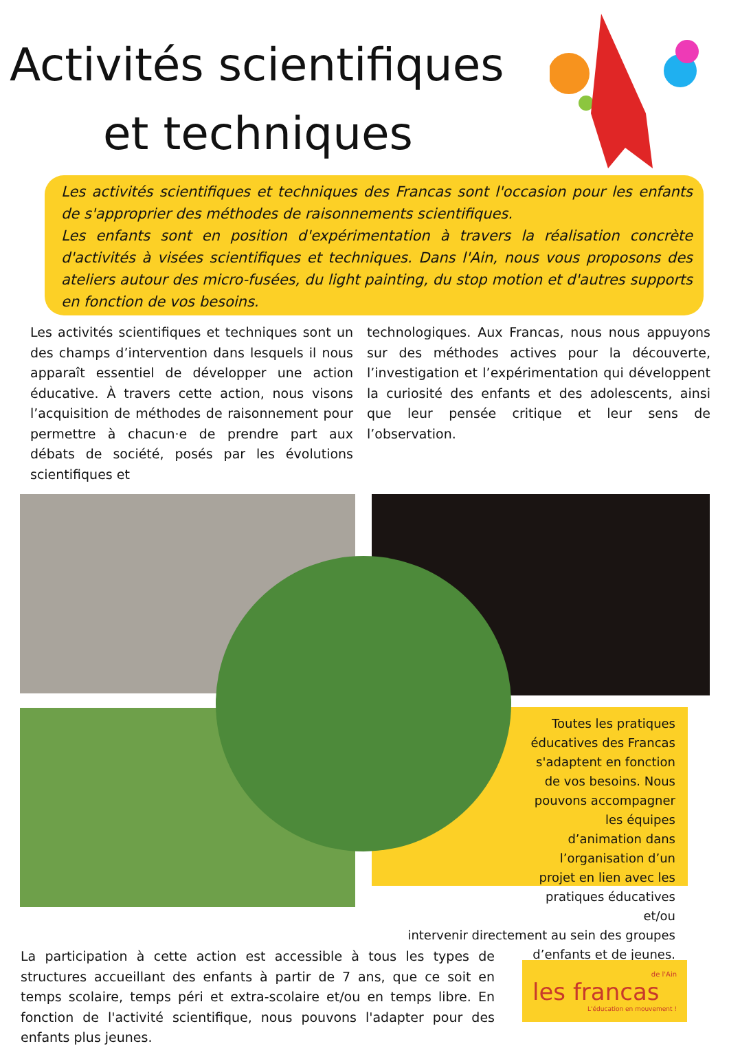Activités scientifiques
et techniques
Les activités scientifiques et techniques des Francas sont l'occasion pour les enfants de s'approprier des méthodes de raisonnements scientifiques.
Les enfants sont en position d'expérimentation à travers la réalisation concrète d'activités à visées scientifiques et techniques. Dans l'Ain, nous vous proposons des ateliers autour des micro-fusées, du light painting, du stop motion et d'autres supports en fonction de vos besoins.
Les activités scientifiques et techniques sont un des champs d’intervention dans lesquels il nous apparaît essentiel de développer une action éducative. À travers cette action, nous visons l’acquisition de méthodes de raisonnement pour permettre à chacun·e de prendre part aux débats de société, posés par les évolutions scientifiques et
technologiques. Aux Francas, nous nous appuyons sur des méthodes actives pour la découverte, l’investigation et l’expérimentation qui développent la curiosité des enfants et des adolescents, ainsi que leur pensée critique et leur sens de l’observation.
Toutes les pratiques éducatives des Francas s'adaptent en fonction de vos besoins. Nous pouvons accompagner les équipes d’animation dans l’organisation d’un projet en lien avec les pratiques éducatives et/ou
intervenir directement au sein des groupes d’enfants et de jeunes.
La participation à cette action est accessible à tous les types de structures accueillant des enfants à partir de 7 ans, que ce soit en temps scolaire, temps péri et extra-scolaire et/ou en temps libre. En fonction de l'activité scientifique, nous pouvons l'adapter pour des enfants plus jeunes.
de l'Ain
les francas
L'éducation en mouvement !